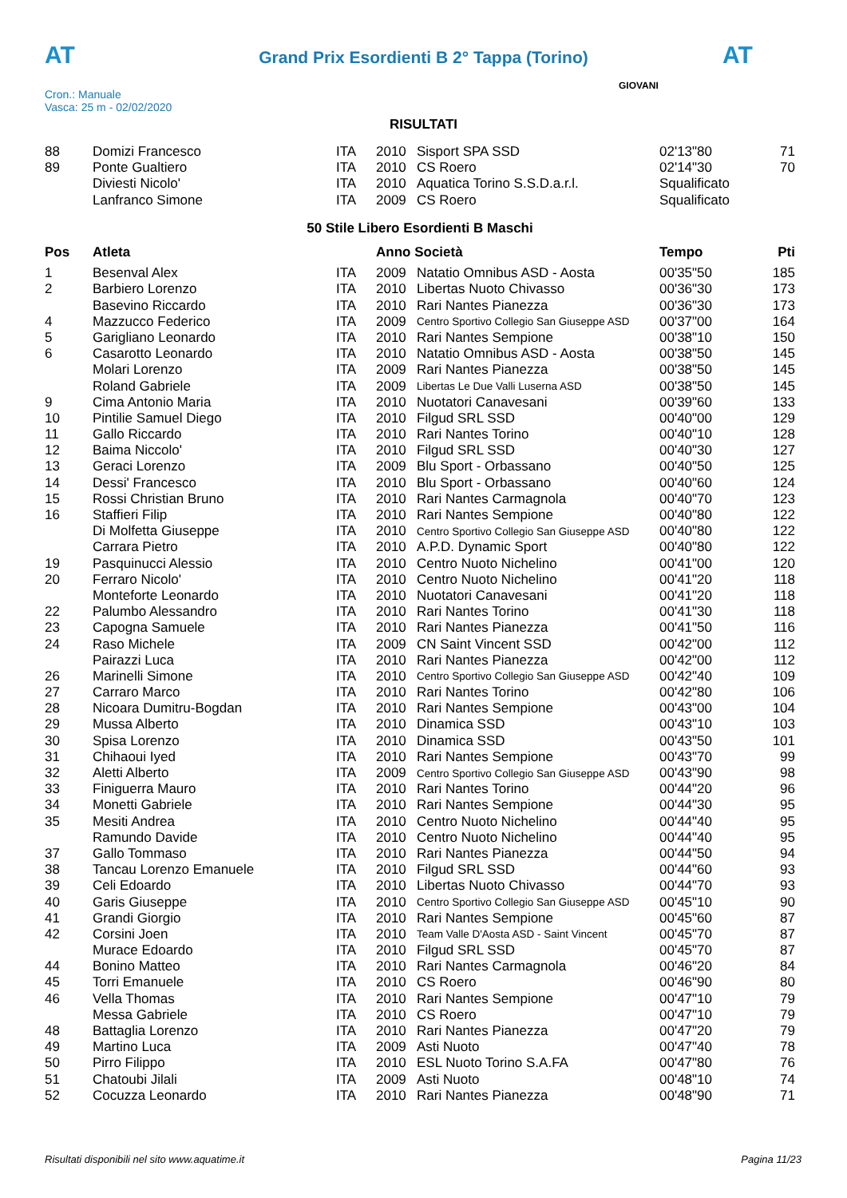AT AT
Grand Prix Esordienti B 2° Tappa (Torino)
Cron.: Manuale
Vasca: 25 m - 02/02/2020
GIOVANI
RISULTATI
| 88 | Domizi Francesco | ITA | 2010 | Sisport SPA SSD | 02'13"80 | 71 |
| 89 | Ponte Gualtiero | ITA | 2010 | CS Roero | 02'14"30 | 70 |
| | Diviesti Nicolo' | ITA | 2010 | Aquatica Torino S.S.D.a.r.l. | Squalificato | |
| | Lanfranco Simone | ITA | 2009 | CS Roero | Squalificato | |
| 50 Stile Libero Esordienti B Maschi | | | | | | |
| Pos | Atleta | | Anno Società | | Tempo | Pti |
| 1 | Besenval Alex | ITA | 2009 | Natatio Omnibus ASD - Aosta | 00'35"50 | 185 |
| 2 | Barbiero Lorenzo | ITA | 2010 | Libertas Nuoto Chivasso | 00'36"30 | 173 |
| | Basevino Riccardo | ITA | 2010 | Rari Nantes Pianezza | 00'36"30 | 173 |
| 4 | Mazzucco Federico | ITA | 2009 | Centro Sportivo Collegio San Giuseppe ASD | 00'37"00 | 164 |
| 5 | Garigliano Leonardo | ITA | 2010 | Rari Nantes Sempione | 00'38"10 | 150 |
| 6 | Casarotto Leonardo | ITA | 2010 | Natatio Omnibus ASD - Aosta | 00'38"50 | 145 |
| | Molari Lorenzo | ITA | 2009 | Rari Nantes Pianezza | 00'38"50 | 145 |
| | Roland Gabriele | ITA | 2009 | Libertas Le Due Valli Luserna ASD | 00'38"50 | 145 |
| 9 | Cima Antonio Maria | ITA | 2010 | Nuotatori Canavesani | 00'39"60 | 133 |
| 10 | Pintilie Samuel Diego | ITA | 2010 | Filgud SRL SSD | 00'40"00 | 129 |
| 11 | Gallo Riccardo | ITA | 2010 | Rari Nantes Torino | 00'40"10 | 128 |
| 12 | Baima Niccolo' | ITA | 2010 | Filgud SRL SSD | 00'40"30 | 127 |
| 13 | Geraci Lorenzo | ITA | 2009 | Blu Sport - Orbassano | 00'40"50 | 125 |
| 14 | Dessi' Francesco | ITA | 2010 | Blu Sport - Orbassano | 00'40"60 | 124 |
| 15 | Rossi Christian Bruno | ITA | 2010 | Rari Nantes Carmagnola | 00'40"70 | 123 |
| 16 | Staffieri Filip | ITA | 2010 | Rari Nantes Sempione | 00'40"80 | 122 |
| | Di Molfetta Giuseppe | ITA | 2010 | Centro Sportivo Collegio San Giuseppe ASD | 00'40"80 | 122 |
| | Carrara Pietro | ITA | 2010 | A.P.D. Dynamic Sport | 00'40"80 | 122 |
| 19 | Pasquinucci Alessio | ITA | 2010 | Centro Nuoto Nichelino | 00'41"00 | 120 |
| 20 | Ferraro Nicolo' | ITA | 2010 | Centro Nuoto Nichelino | 00'41"20 | 118 |
| | Monteforte Leonardo | ITA | 2010 | Nuotatori Canavesani | 00'41"20 | 118 |
| 22 | Palumbo Alessandro | ITA | 2010 | Rari Nantes Torino | 00'41"30 | 118 |
| 23 | Capogna Samuele | ITA | 2010 | Rari Nantes Pianezza | 00'41"50 | 116 |
| 24 | Raso Michele | ITA | 2009 | CN Saint Vincent SSD | 00'42"00 | 112 |
| | Pairazzi Luca | ITA | 2010 | Rari Nantes Pianezza | 00'42"00 | 112 |
| 26 | Marinelli Simone | ITA | 2010 | Centro Sportivo Collegio San Giuseppe ASD | 00'42"40 | 109 |
| 27 | Carraro Marco | ITA | 2010 | Rari Nantes Torino | 00'42"80 | 106 |
| 28 | Nicoara Dumitru-Bogdan | ITA | 2010 | Rari Nantes Sempione | 00'43"00 | 104 |
| 29 | Mussa Alberto | ITA | 2010 | Dinamica SSD | 00'43"10 | 103 |
| 30 | Spisa Lorenzo | ITA | 2010 | Dinamica SSD | 00'43"50 | 101 |
| 31 | Chihaoui Iyed | ITA | 2010 | Rari Nantes Sempione | 00'43"70 | 99 |
| 32 | Aletti Alberto | ITA | 2009 | Centro Sportivo Collegio San Giuseppe ASD | 00'43"90 | 98 |
| 33 | Finiguerra Mauro | ITA | 2010 | Rari Nantes Torino | 00'44"20 | 96 |
| 34 | Monetti Gabriele | ITA | 2010 | Rari Nantes Sempione | 00'44"30 | 95 |
| 35 | Mesiti Andrea | ITA | 2010 | Centro Nuoto Nichelino | 00'44"40 | 95 |
| | Ramundo Davide | ITA | 2010 | Centro Nuoto Nichelino | 00'44"40 | 95 |
| 37 | Gallo Tommaso | ITA | 2010 | Rari Nantes Pianezza | 00'44"50 | 94 |
| 38 | Tancau Lorenzo Emanuele | ITA | 2010 | Filgud SRL SSD | 00'44"60 | 93 |
| 39 | Celi Edoardo | ITA | 2010 | Libertas Nuoto Chivasso | 00'44"70 | 93 |
| 40 | Garis Giuseppe | ITA | 2010 | Centro Sportivo Collegio San Giuseppe ASD | 00'45"10 | 90 |
| 41 | Grandi Giorgio | ITA | 2010 | Rari Nantes Sempione | 00'45"60 | 87 |
| 42 | Corsini Joen | ITA | 2010 | Team Valle D'Aosta ASD - Saint Vincent | 00'45"70 | 87 |
| | Murace Edoardo | ITA | 2010 | Filgud SRL SSD | 00'45"70 | 87 |
| 44 | Bonino Matteo | ITA | 2010 | Rari Nantes Carmagnola | 00'46"20 | 84 |
| 45 | Torri Emanuele | ITA | 2010 | CS Roero | 00'46"90 | 80 |
| 46 | Vella Thomas | ITA | 2010 | Rari Nantes Sempione | 00'47"10 | 79 |
| | Messa Gabriele | ITA | 2010 | CS Roero | 00'47"10 | 79 |
| 48 | Battaglia Lorenzo | ITA | 2010 | Rari Nantes Pianezza | 00'47"20 | 79 |
| 49 | Martino Luca | ITA | 2009 | Asti Nuoto | 00'47"40 | 78 |
| 50 | Pirro Filippo | ITA | 2010 | ESL Nuoto Torino S.A.FA | 00'47"80 | 76 |
| 51 | Chatoubi Jilali | ITA | 2009 | Asti Nuoto | 00'48"10 | 74 |
| 52 | Cocuzza Leonardo | ITA | 2010 | Rari Nantes Pianezza | 00'48"90 | 71 |
Risultati disponibili nel sito www.aquatime.it Pagina 11/23